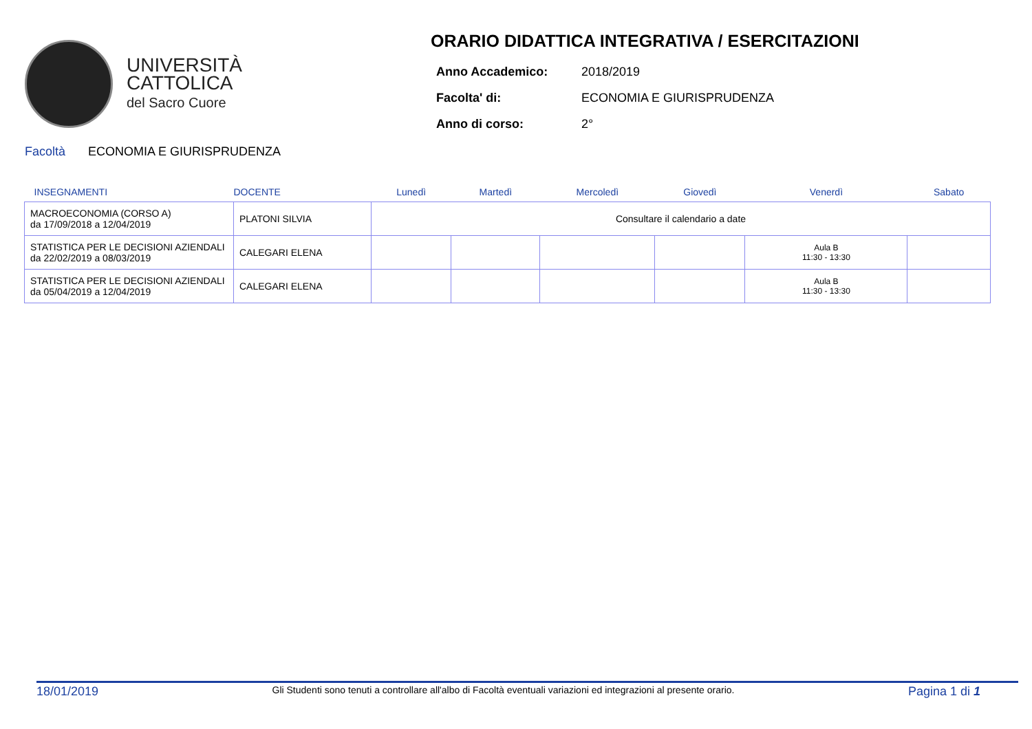UNIVERSITÀ
CATTOLICA
del Sacro Cuore
ORARIO DIDATTICA INTEGRATIVA / ESERCITAZIONI
| Anno Accademico: | 2018/2019 |
| Facolta' di: | ECONOMIA E GIURISPRUDENZA |
| Anno di corso: | 2° |
Facoltà ECONOMIA E GIURISPRUDENZA
| INSEGNAMENTI | DOCENTE | Lunedì | Martedì | Mercoledì | Giovedì | Venerdì | Sabato |
| --- | --- | --- | --- | --- | --- | --- | --- |
| MACROECONOMIA (CORSO A) da 17/09/2018 a 12/04/2019 | PLATONI SILVIA | Consultare il calendario a date | | | | | |
| STATISTICA PER LE DECISIONI AZIENDALI da 22/02/2019 a 08/03/2019 | CALEGARI ELENA | | | | | Aula B 11:30 - 13:30 | |
| STATISTICA PER LE DECISIONI AZIENDALI da 05/04/2019 a 12/04/2019 | CALEGARI ELENA | | | | | Aula B 11:30 - 13:30 | |
18/01/2019 Gli Studenti sono tenuti a controllare all'albo di Facoltà eventuali variazioni ed integrazioni al presente orario. Pagina 1 di 1